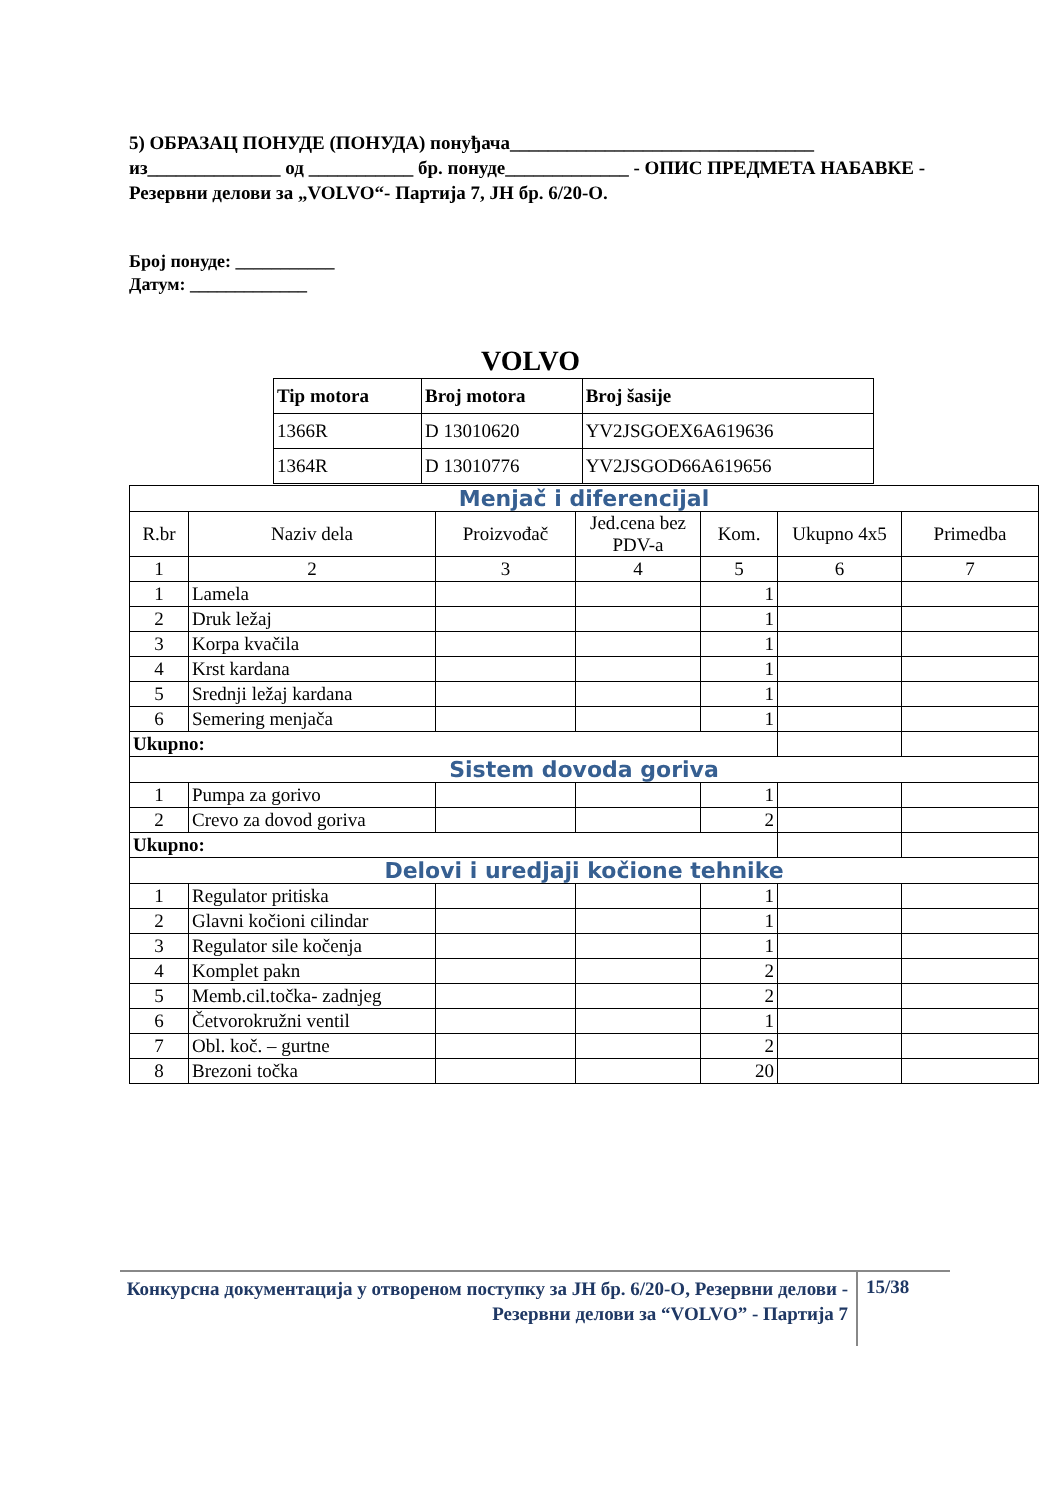5) ОБРАЗАЦ ПОНУДЕ (ПОНУДА) понуђача________________________________ из______________ од ___________ бр. понуде_____________ - ОПИС ПРЕДМЕТА НАБАВКЕ - Резервни делови за „VOLVO“- Партија 7, ЈН бр. 6/20-О.
Број понуде: ___________
Датум: _____________
VOLVO
| Tip motora | Broj motora | Broj šasije |
| --- | --- | --- |
| 1366R | D 13010620 | YV2JSGOEX6A619636 |
| 1364R | D 13010776 | YV2JSGOD66A619656 |
| Menjač i diferencijal | | | | | | |
| R.br | Naziv dela | Proizvođač | Jed.cena bez PDV-a | Kom. | Ukupno 4x5 | Primedba |
| 1 | 2 | 3 | 4 | 5 | 6 | 7 |
| 1 | Lamela | | | 1 | | |
| 2 | Druk ležaj | | | 1 | | |
| 3 | Korpa kvačila | | | 1 | | |
| 4 | Krst kardana | | | 1 | | |
| 5 | Srednji ležaj kardana | | | 1 | | |
| 6 | Semering menjača | | | 1 | | |
| Ukupno: | | | | | | |
| Sistem dovoda goriva | | | | | | |
| 1 | Pumpa za gorivo | | | 1 | | |
| 2 | Crevo za dovod goriva | | | 2 | | |
| Ukupno: | | | | | | |
| Delovi i uredjaji kočione tehnike | | | | | | |
| 1 | Regulator pritiska | | | 1 | | |
| 2 | Glavni kočioni cilindar | | | 1 | | |
| 3 | Regulator sile kočenja | | | 1 | | |
| 4 | Komplet pakn | | | 2 | | |
| 5 | Memb.cil.točka- zadnjeg | | | 2 | | |
| 6 | Četvorokružni ventil | | | 1 | | |
| 7 | Obl. koč. – gurtne | | | 2 | | |
| 8 | Brezoni točka | | | 20 | | |
Конкурсна документација у отвореном поступку за ЈН бр. 6/20-О, Резервни делови - Резервни делови за “VOLVO” - Партија 7
15/38